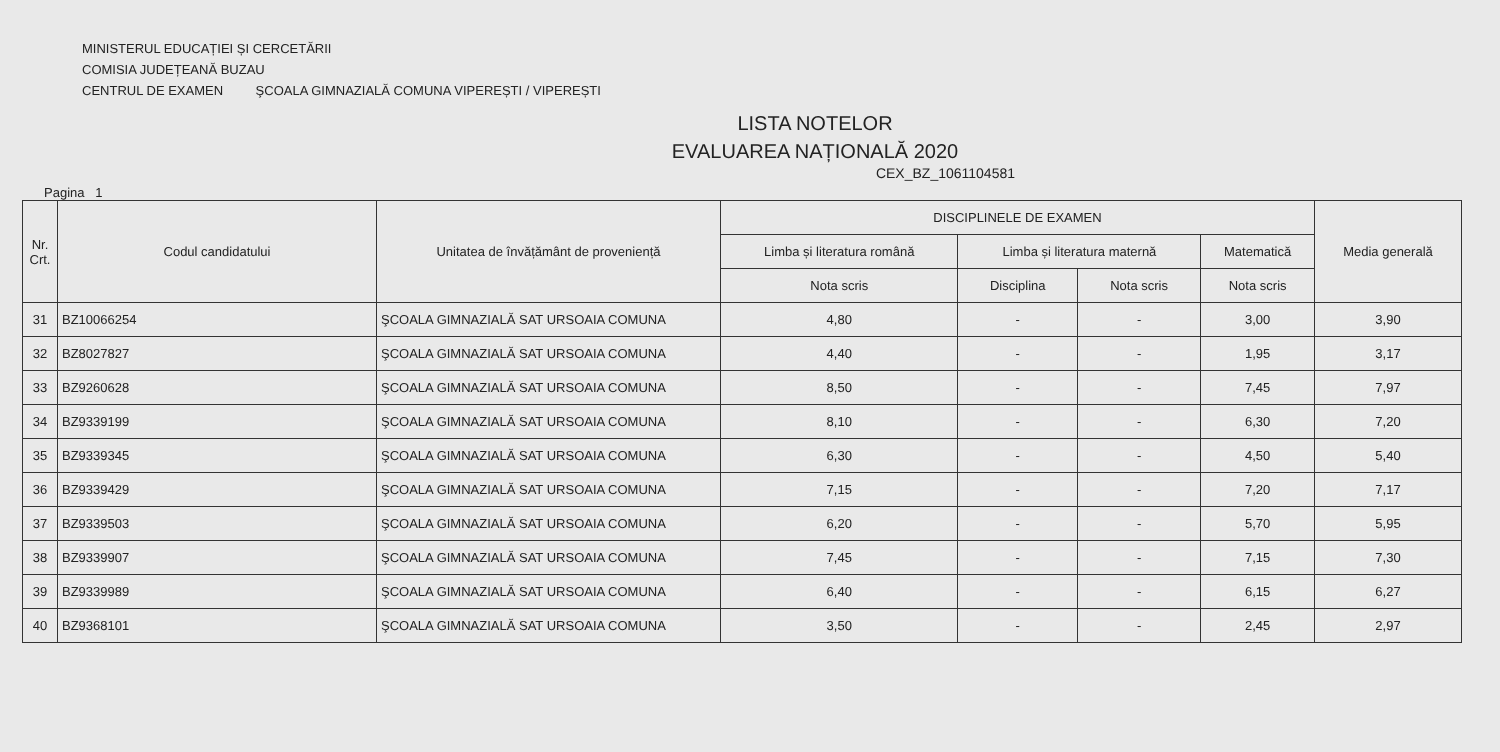MINISTERUL EDUCAȚIEI ȘI CERCETĂRII
COMISIA JUDEȚEANĂ BUZAU
CENTRUL DE EXAMEN ŞCOALA GIMNAZIALĂ COMUNA VIPEREȘTI / VIPEREȘTI
LISTA NOTELOR
EVALUAREA NAȚIONALĂ 2020
CEX_BZ_1061104581
Pagina 1
| Nr. Crt. | Codul candidatului | Unitatea de învățământ de proveniență | DISCIPLINELE DE EXAMEN | | | | Media generală |
| --- | --- | --- | --- | --- | --- | --- | --- |
| | | | Limba și literatura română | Limba și literatura maternă | | Matematică | |
| | | | Nota scris | Disciplina | Nota scris | Nota scris | |
| 31 | BZ10066254 | ŞCOALA GIMNAZIALĂ SAT URSOAIA COMUNA | 4,80 | - | - | 3,00 | 3,90 |
| 32 | BZ8027827 | ŞCOALA GIMNAZIALĂ SAT URSOAIA COMUNA | 4,40 | - | - | 1,95 | 3,17 |
| 33 | BZ9260628 | ŞCOALA GIMNAZIALĂ SAT URSOAIA COMUNA | 8,50 | - | - | 7,45 | 7,97 |
| 34 | BZ9339199 | ŞCOALA GIMNAZIALĂ SAT URSOAIA COMUNA | 8,10 | - | - | 6,30 | 7,20 |
| 35 | BZ9339345 | ŞCOALA GIMNAZIALĂ SAT URSOAIA COMUNA | 6,30 | - | - | 4,50 | 5,40 |
| 36 | BZ9339429 | ŞCOALA GIMNAZIALĂ SAT URSOAIA COMUNA | 7,15 | - | - | 7,20 | 7,17 |
| 37 | BZ9339503 | ŞCOALA GIMNAZIALĂ SAT URSOAIA COMUNA | 6,20 | - | - | 5,70 | 5,95 |
| 38 | BZ9339907 | ŞCOALA GIMNAZIALĂ SAT URSOAIA COMUNA | 7,45 | - | - | 7,15 | 7,30 |
| 39 | BZ9339989 | ŞCOALA GIMNAZIALĂ SAT URSOAIA COMUNA | 6,40 | - | - | 6,15 | 6,27 |
| 40 | BZ9368101 | ŞCOALA GIMNAZIALĂ SAT URSOAIA COMUNA | 3,50 | - | - | 2,45 | 2,97 |